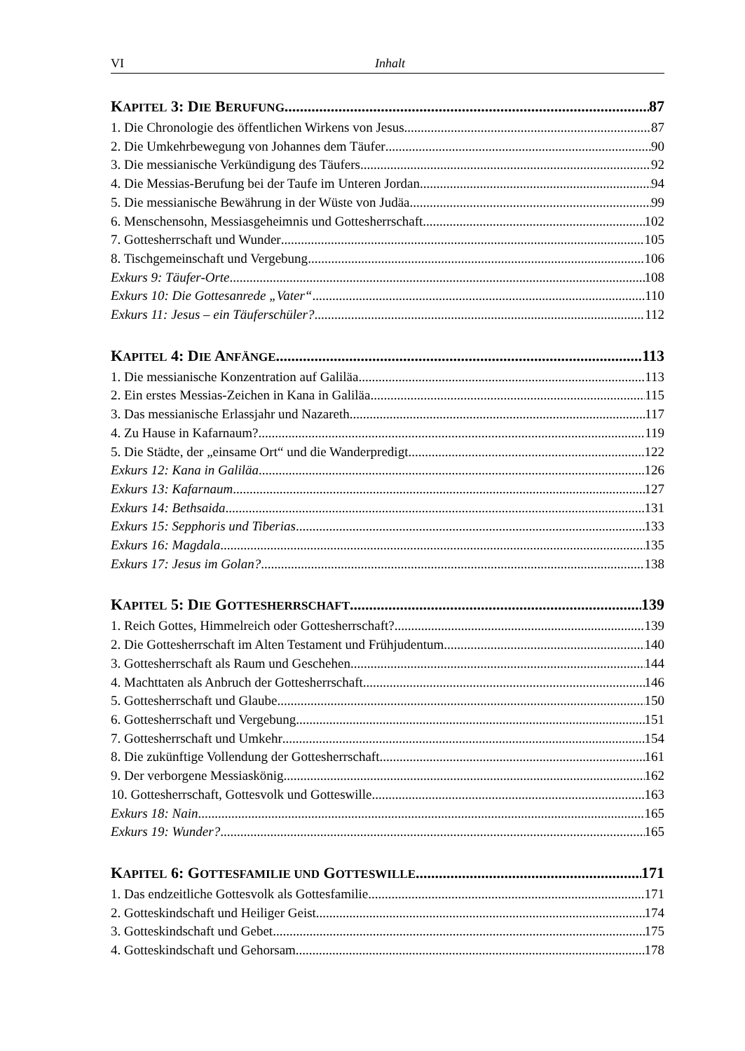VI Inhalt
KAPITEL 3: DIE BERUFUNG 87
1. Die Chronologie des öffentlichen Wirkens von Jesus 87
2. Die Umkehrbewegung von Johannes dem Täufer 90
3. Die messianische Verkündigung des Täufers 92
4. Die Messias-Berufung bei der Taufe im Unteren Jordan 94
5. Die messianische Bewährung in der Wüste von Judäa 99
6. Menschensohn, Messiasgeheimnis und Gottesherrschaft 102
7. Gottesherrschaft und Wunder 105
8. Tischgemeinschaft und Vergebung 106
Exkurs 9: Täufer-Orte 108
Exkurs 10: Die Gottesanrede „Vater“ 110
Exkurs 11: Jesus – ein Täuferschüler? 112
KAPITEL 4: DIE ANFÄNGE 113
1. Die messianische Konzentration auf Galiläa 113
2. Ein erstes Messias-Zeichen in Kana in Galiläa 115
3. Das messianische Erlassjahr und Nazareth 117
4. Zu Hause in Kafarnaum? 119
5. Die Städte, der „einsame Ort“ und die Wanderpredigt 122
Exkurs 12: Kana in Galiläa 126
Exkurs 13: Kafarnaum 127
Exkurs 14: Bethsaida 131
Exkurs 15: Sepphoris und Tiberias 133
Exkurs 16: Magdala 135
Exkurs 17: Jesus im Golan? 138
KAPITEL 5: DIE GOTTESHERRSCHAFT 139
1. Reich Gottes, Himmelreich oder Gottesherrschaft? 139
2. Die Gottesherrschaft im Alten Testament und Frühjudentum 140
3. Gottesherrschaft als Raum und Geschehen 144
4. Machttaten als Anbruch der Gottesherrschaft 146
5. Gottesherrschaft und Glaube 150
6. Gottesherrschaft und Vergebung 151
7. Gottesherrschaft und Umkehr 154
8. Die zukünftige Vollendung der Gottesherrschaft 161
9. Der verborgene Messiaskönig 162
10. Gottesherrschaft, Gottesvolk und Gotteswille 163
Exkurs 18: Nain 165
Exkurs 19: Wunder? 165
KAPITEL 6: GOTTESFAMILIE UND GOTTESWILLE 171
1. Das endzeitliche Gottesvolk als Gottesfamilie 171
2. Gotteskindschaft und Heiliger Geist 174
3. Gotteskindschaft und Gebet 175
4. Gotteskindschaft und Gehorsam 178